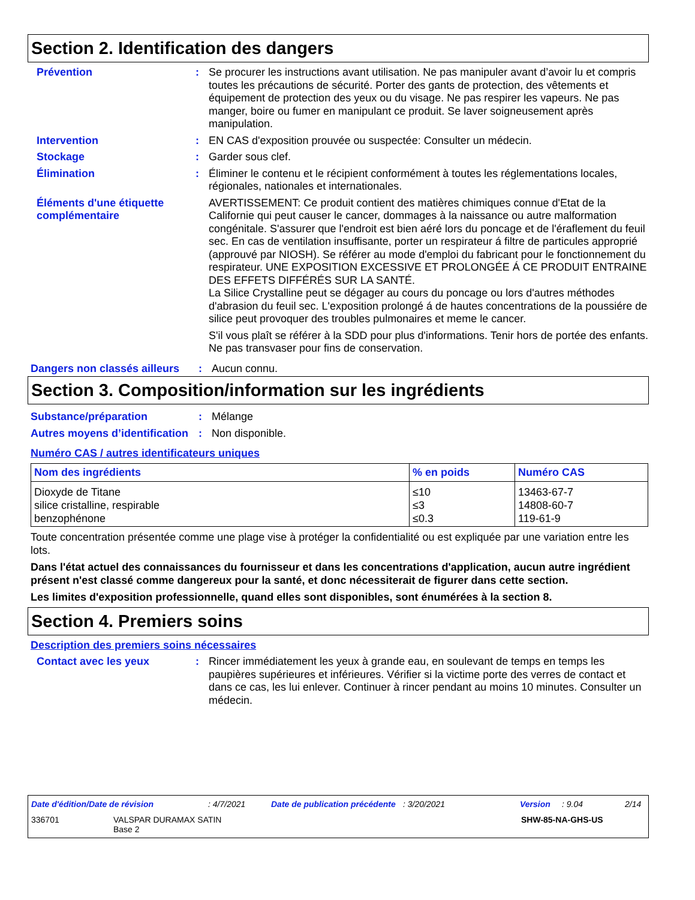Section 2. Identification des dangers
Prévention : Se procurer les instructions avant utilisation. Ne pas manipuler avant d’avoir lu et compris toutes les précautions de sécurité. Porter des gants de protection, des vêtements et équipement de protection des yeux ou du visage. Ne pas respirer les vapeurs. Ne pas manger, boire ou fumer en manipulant ce produit. Se laver soigneusement après manipulation.
Intervention : EN CAS d'exposition prouvée ou suspectée: Consulter un médecin.
Stockage : Garder sous clef.
Élimination : Éliminer le contenu et le récipient conformément à toutes les réglementations locales, régionales, nationales et internationales.
Éléments d'une étiquette complémentaire
AVERTISSEMENT: Ce produit contient des matières chimiques connue d'Etat de la Californie qui peut causer le cancer, dommages à la naissance ou autre malformation congénitale. S'assurer que l'endroit est bien aéré lors du poncage et de l'éraflement du feuil sec. En cas de ventilation insuffisante, porter un respirateur á filtre de particules approprié (approuvé par NIOSH). Se référer au mode d'emploi du fabricant pour le fonctionnement du respirateur. UNE EXPOSITION EXCESSIVE ET PROLONGÉE Á CE PRODUIT ENTRAINE DES EFFETS DIFFÉRÉS SUR LA SANTÉ.
La Silice Crystalline peut se dégager au cours du poncage ou lors d'autres méthodes d'abrasion du feuil sec. L'exposition prolongé á de hautes concentrations de la poussiére de silice peut provoquer des troubles pulmonaires et meme le cancer.
S'il vous plaît se référer à la SDD pour plus d'informations. Tenir hors de portée des enfants. Ne pas transvaser pour fins de conservation.
Dangers non classés ailleurs
: Aucun connu.
Section 3. Composition/information sur les ingrédients
Substance/préparation : Mélange
Autres moyens d’identification
: Non disponible.
Numéro CAS / autres identificateurs uniques
| Nom des ingrédients | % en poids | Numéro CAS |
| --- | --- | --- |
| Dioxyde de Titane silice cristalline, respirable benzophénone | ≤10 ≤3 ≤0.3 | 13463-67-7 14808-60-7 119-61-9 |
Toute concentration présentée comme une plage vise à protéger la confidentialité ou est expliquée par une variation entre les lots.
Dans l'état actuel des connaissances du fournisseur et dans les concentrations d'application, aucun autre ingrédient présent n'est classé comme dangereux pour la santé, et donc nécessiterait de figurer dans cette section.
Les limites d'exposition professionnelle, quand elles sont disponibles, sont énumérées à la section 8.
Section 4. Premiers soins
Description des premiers soins nécessaires
Contact avec les yeux : Rincer immédiatement les yeux à grande eau, en soulevant de temps en temps les paupières supérieures et inférieures. Vérifier si la victime porte des verres de contact et dans ce cas, les lui enlever. Continuer à rincer pendant au moins 10 minutes. Consulter un médecin.
Date d'édition/Date de révision: 4/7/2021 Date de publication précédente: 3/20/2021 Version: 9.04 2/14
336701 VALSPAR DURAMAX SATIN
Base 2 SHW-85-NA-GHS-US